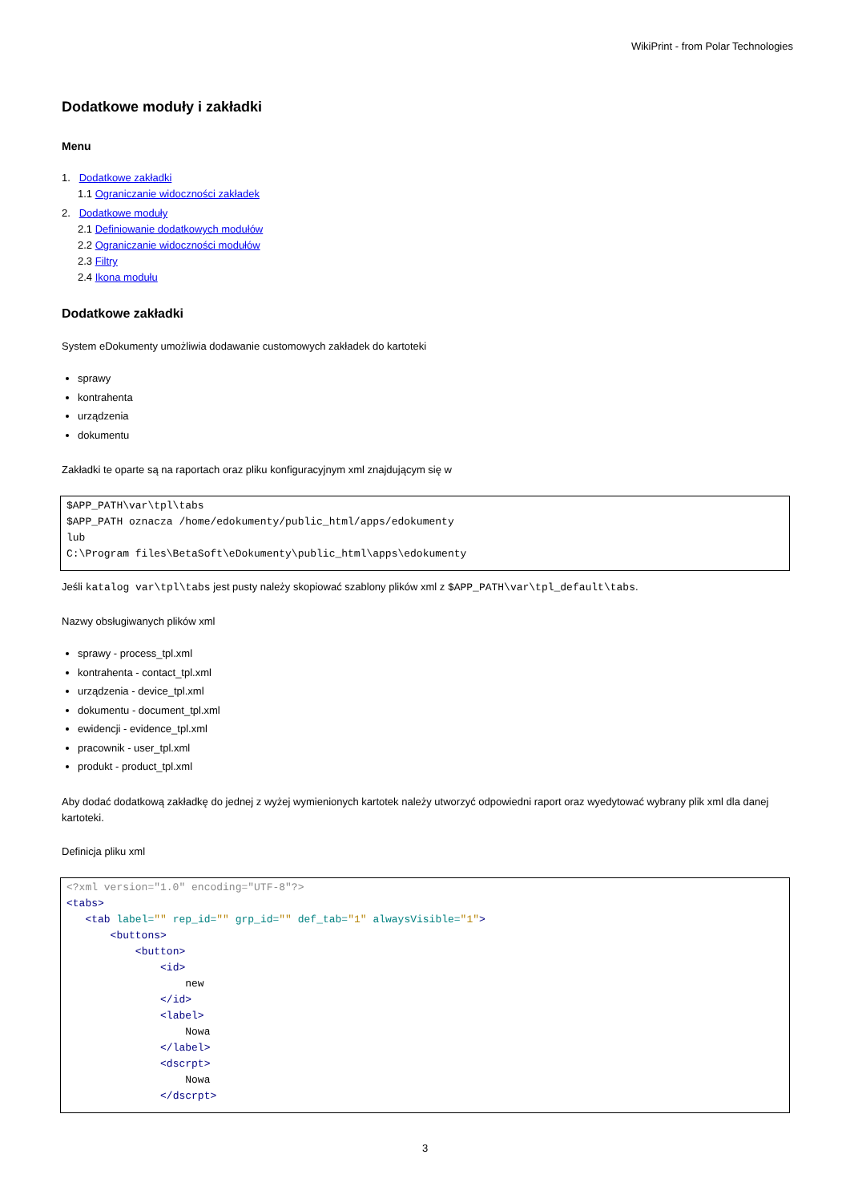WikiPrint - from Polar Technologies
Dodatkowe moduły i zakładki
Menu
1. Dodatkowe zakładki
1.1 Ograniczanie widoczności zakładek
2. Dodatkowe moduły
2.1 Definiowanie dodatkowych modułów
2.2 Ograniczanie widoczności modułów
2.3 Filtry
2.4 Ikona modułu
Dodatkowe zakładki
System eDokumenty umożliwia dodawanie customowych zakładek do kartoteki
sprawy
kontrahenta
urządzenia
dokumentu
Zakładki te oparte są na raportach oraz pliku konfiguracyjnym xml znajdującym się w
$APP_PATH\var\tpl\tabs
$APP_PATH oznacza /home/edokumenty/public_html/apps/edokumenty
lub
C:\Program files\BetaSoft\eDokumenty\public_html\apps\edokumenty
Jeśli katalog var\tpl\tabs jest pusty należy skopiować szablony plików xml z $APP_PATH\var\tpl_default\tabs.
Nazwy obsługiwanych plików xml
sprawy - process_tpl.xml
kontrahenta - contact_tpl.xml
urządzenia - device_tpl.xml
dokumentu - document_tpl.xml
ewidencji - evidence_tpl.xml
pracownik - user_tpl.xml
produkt - product_tpl.xml
Aby dodać dodatkową zakładkę do jednej z wyżej wymienionych kartotek należy utworzyć odpowiedni raport oraz wyedytować wybrany plik xml dla danej kartoteki.
Definicja pliku xml
<?xml version="1.0" encoding="UTF-8"?>
<tabs>
   <tab label="" rep_id="" grp_id="" def_tab="1" alwaysVisible="1">
       <buttons>
           <button>
               <id>
                   new
               </id>
               <label>
                   Nowa
               </label>
               <dscrpt>
                   Nowa
               </dscrpt>
3